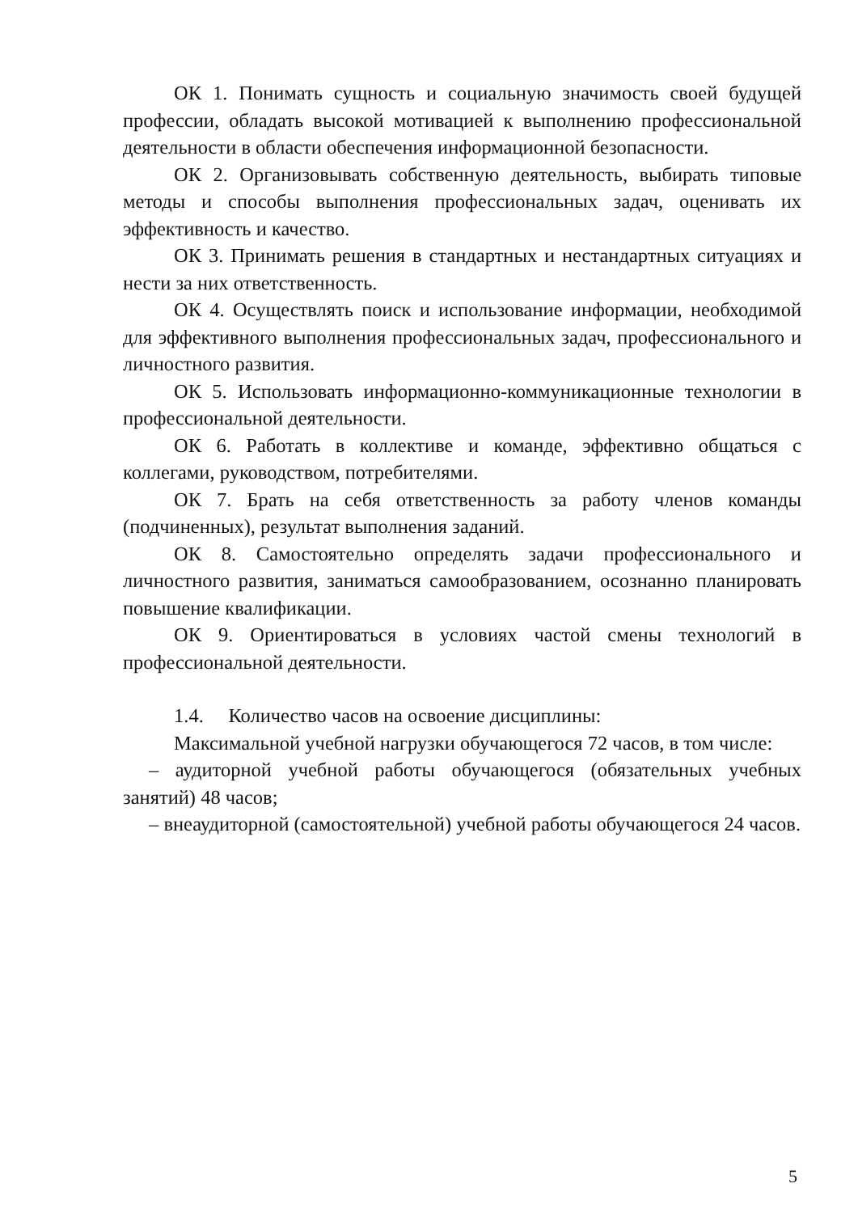ОК 1. Понимать сущность и социальную значимость своей будущей профессии, обладать высокой мотивацией к выполнению профессиональной деятельности в области обеспечения информационной безопасности.
ОК 2. Организовывать собственную деятельность, выбирать типовые методы и способы выполнения профессиональных задач, оценивать их эффективность и качество.
ОК 3. Принимать решения в стандартных и нестандартных ситуациях и нести за них ответственность.
ОК 4. Осуществлять поиск и использование информации, необходимой для эффективного выполнения профессиональных задач, профессионального и личностного развития.
ОК 5. Использовать информационно-коммуникационные технологии в профессиональной деятельности.
ОК 6. Работать в коллективе и команде, эффективно общаться с коллегами, руководством, потребителями.
ОК 7. Брать на себя ответственность за работу членов команды (подчиненных), результат выполнения заданий.
ОК 8. Самостоятельно определять задачи профессионального и личностного развития, заниматься самообразованием, осознанно планировать повышение квалификации.
ОК 9. Ориентироваться в условиях частой смены технологий в профессиональной деятельности.
1.4. Количество часов на освоение дисциплины:
Максимальной учебной нагрузки обучающегося 72 часов, в том числе:
– аудиторной учебной работы обучающегося (обязательных учебных занятий) 48 часов;
– внеаудиторной (самостоятельной) учебной работы обучающегося 24 часов.
5